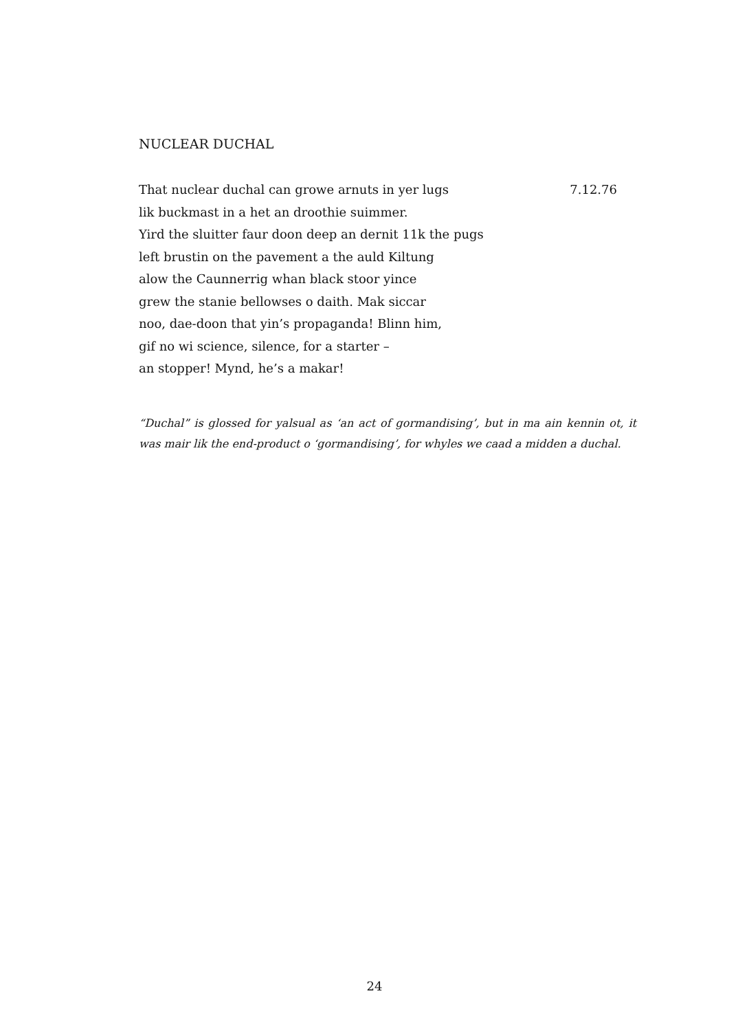NUCLEAR DUCHAL
That nuclear duchal can growe arnuts in yer lugs 7.12.76
lik buckmast in a het an droothie suimmer.
Yird the sluitter faur doon deep an dernit 11k the pugs
left brustin on the pavement a the auld Kiltung
alow the Caunnerrig whan black stoor yince
grew the stanie bellowses o daith. Mak siccar
noo, dae-doon that yin’s propaganda! Blinn him,
gif no wi science, silence, for a starter –
an stopper! Mynd, he’s a makar!
“Duchal” is glossed for yalsual as ‘an act of gormandising’, but in ma ain kennin ot, it was mair lik the end-product o ‘gormandising’, for whyles we caad a midden a duchal.
24